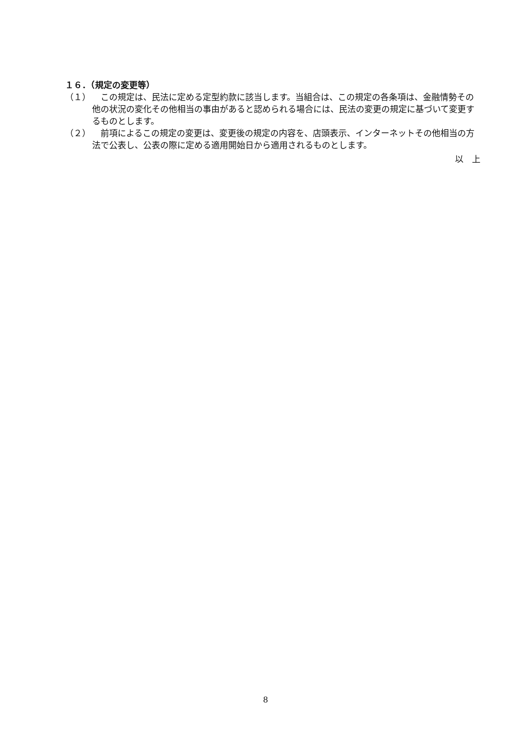１６．（規定の変更等）
（１） 　この規定は、民法に定める定型約款に該当します。当組合は、この規定の各条項は、金融情勢その他の状況の変化その他相当の事由があると認められる場合には、民法の変更の規定に基づいて変更するものとします。
（２） 　前項によるこの規定の変更は、変更後の規定の内容を、店頭表示、インターネットその他相当の方法で公表し、公表の際に定める適用開始日から適用されるものとします。
以　上
8